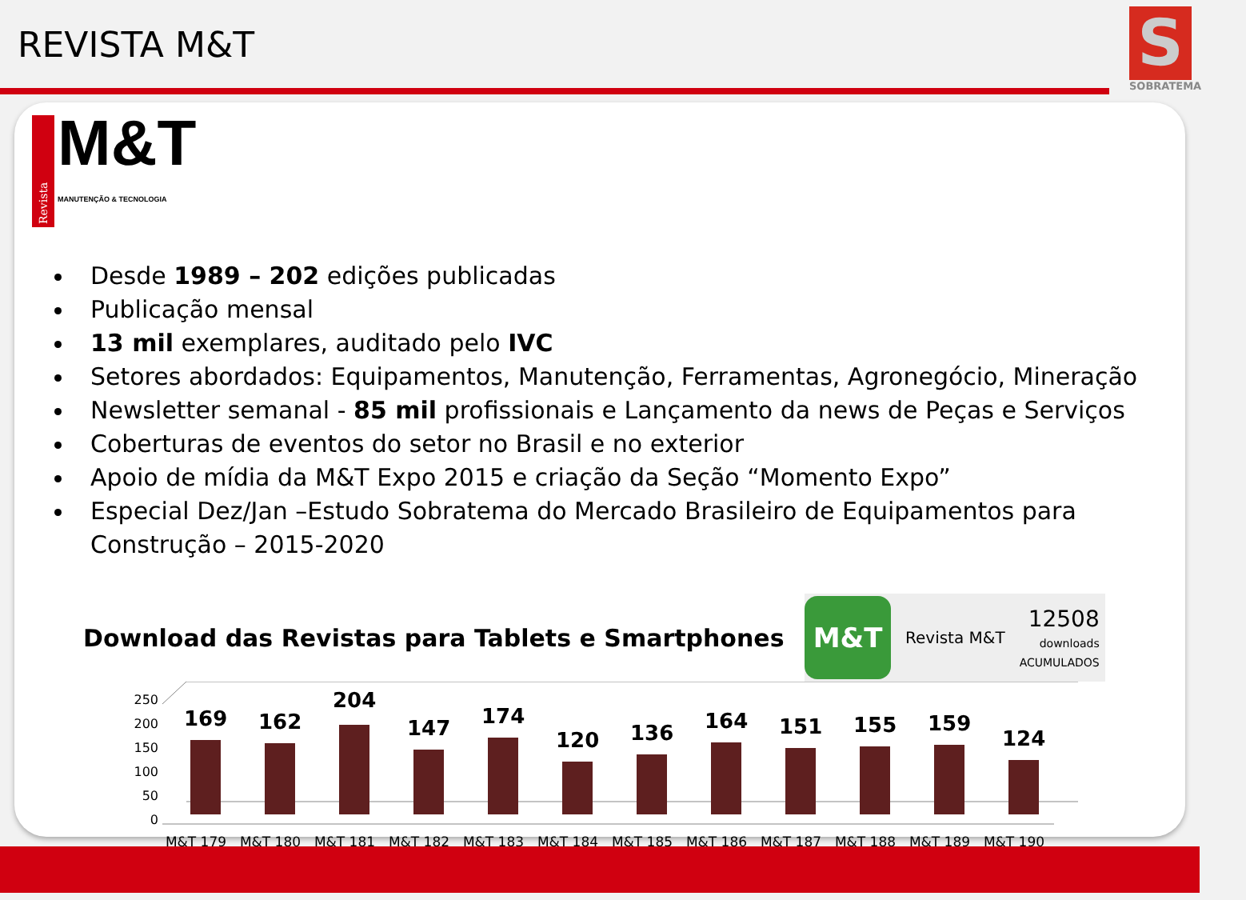REVISTA M&T
S
SOBRATEMA
Revista
M&T
MANUTENÇÃO & TECNOLOGIA
Desde 1989 – 202 edições publicadas
Publicação mensal
13 mil exemplares, auditado pelo IVC
Setores abordados: Equipamentos, Manutenção, Ferramentas, Agronegócio, Mineração
Newsletter semanal - 85 mil profissionais e Lançamento da news de Peças e Serviços
Coberturas de eventos do setor no Brasil e no exterior
Apoio de mídia da M&T Expo 2015 e criação da Seção “Momento Expo”
Especial Dez/Jan –Estudo Sobratema do Mercado Brasileiro de Equipamentos para Construção – 2015-2020
Download das Revistas para Tablets e Smartphones
M&T
Revista M&T 12508
downloads
ACUMULADOS
250
200
150
100
50
0
169
162
204
147
174
120
136
164
151
155
159
124
M&T 179
M&T 180
M&T 181
M&T 182
M&T 183
M&T 184
M&T 185
M&T 186
M&T 187
M&T 188
M&T 189
M&T 190